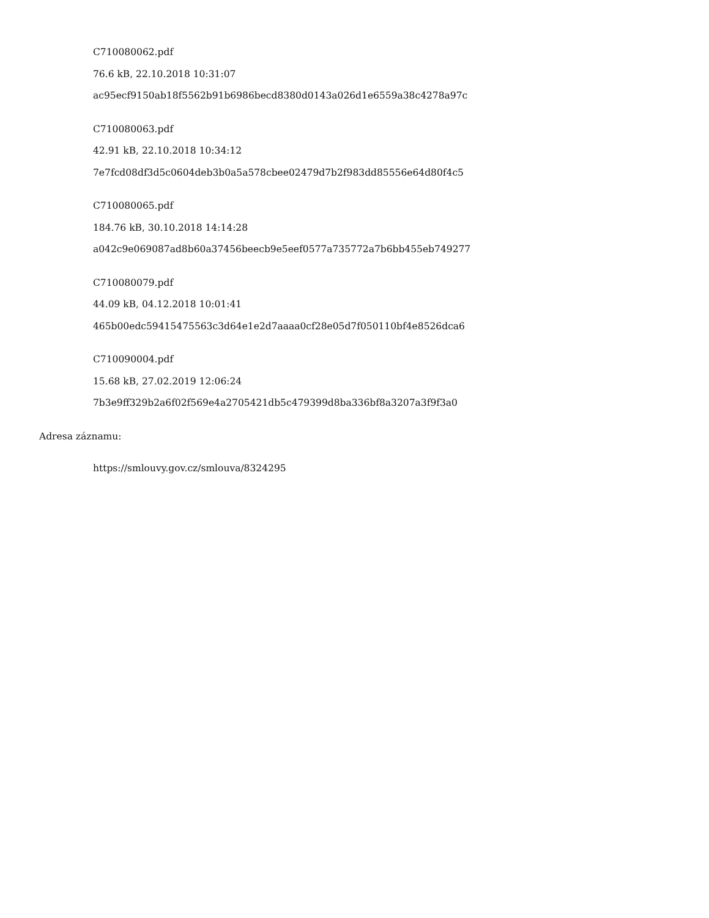C710080062.pdf
76.6 kB, 22.10.2018 10:31:07
ac95ecf9150ab18f5562b91b6986becd8380d0143a026d1e6559a38c4278a97c
C710080063.pdf
42.91 kB, 22.10.2018 10:34:12
7e7fcd08df3d5c0604deb3b0a5a578cbee02479d7b2f983dd85556e64d80f4c5
C710080065.pdf
184.76 kB, 30.10.2018 14:14:28
a042c9e069087ad8b60a37456beecb9e5eef0577a735772a7b6bb455eb749277
C710080079.pdf
44.09 kB, 04.12.2018 10:01:41
465b00edc59415475563c3d64e1e2d7aaaa0cf28e05d7f050110bf4e8526dca6
C710090004.pdf
15.68 kB, 27.02.2019 12:06:24
7b3e9ff329b2a6f02f569e4a2705421db5c479399d8ba336bf8a3207a3f9f3a0
Adresa záznamu:
https://smlouvy.gov.cz/smlouva/8324295